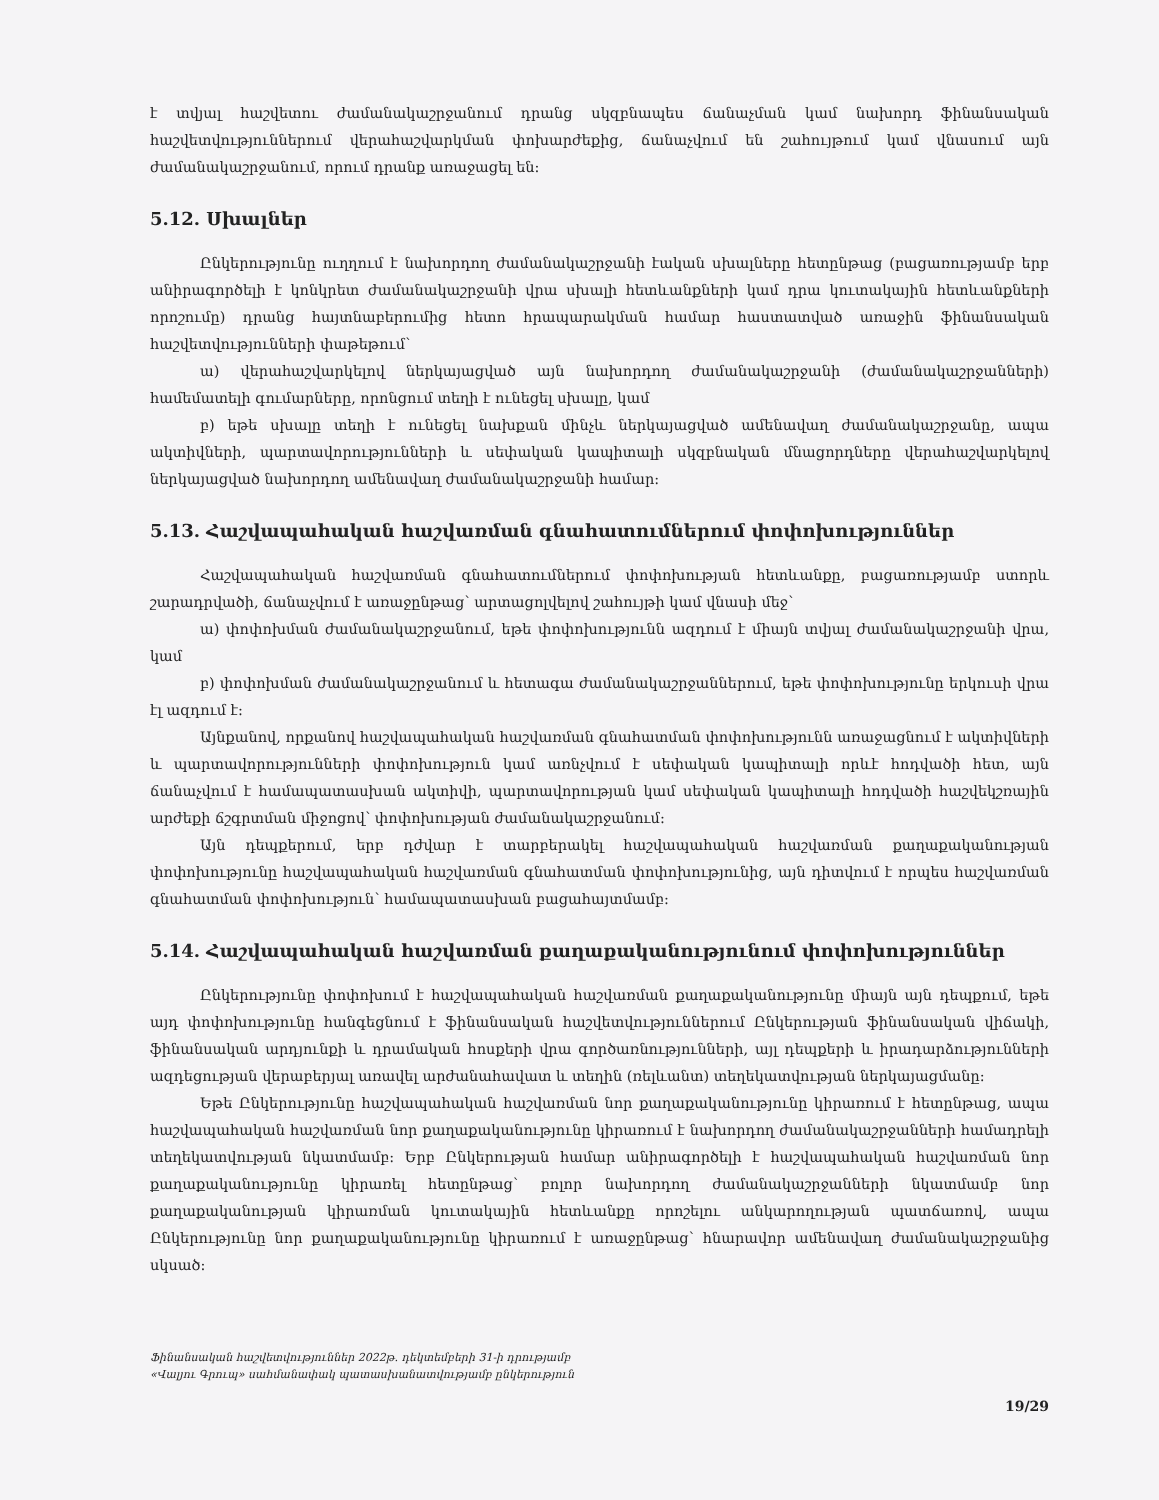է տվյալ հաշվետու ժամանակաշրջանում դրանց սկզբնապես ճանաչման կամ նախորդ ֆինանսական հաշվետվություններում վերահաշվարկման փոխարժեքից, ճանաչվում են շահույթում կամ վնասում այն ժամանակաշրջանում, որում դրանք առաջացել են:
5.12. Սխալներ
Ընկերությունը ուղղում է նախորդող ժամանակաշրջանի էական սխալները հետընթաց (բացառությամբ երբ անիրագործելի է կոնկրետ ժամանակաշրջանի վրա սխալի հետևանքների կամ դրա կուտակային հետևանքների որոշումը) դրանց հայտնաբերումից հետո հրապարակման համար հաստատված առաջին ֆինանսական հաշվետվությունների փաթեթում՝
ա) վերահաշվարկելով ներկայացված այն նախորդող ժամանակաշրջանի (ժամանակաշրջանների) համեմատելի գումարները, որոնցում տեղի է ունեցել սխալը, կամ
բ) եթե սխալը տեղի է ունեցել նախքան մինչև ներկայացված ամենավաղ ժամանակաշրջանը, ապա ակտիվների, պարտավորությունների և սեփական կապիտալի սկզբնական մնացորդները վերահաշվարկելով ներկայացված նախորդող ամենավաղ ժամանակաշրջանի համար:
5.13. Հաշվապահական հաշվառման գնահատումներում փոփոխություններ
Հաշվապահական հաշվառման գնահատումներում փոփոխության հետևանքը, բացառությամբ ստորև շարադրվածի, ճանաչվում է առաջընթաց՝ արտացոլվելով շահույթի կամ վնասի մեջ՝
ա) փոփոխման ժամանակաշրջանում, եթե փոփոխությունն ազդում է միայն տվյալ ժամանակաշրջանի վրա, կամ
բ) փոփոխման ժամանակաշրջանում և հետագա ժամանակաշրջաններում, եթե փոփոխությունը երկուսի վրա էլ ազդում է:
Այնքանով, որքանով հաշվապահական հաշվառման գնահատման փոփոխությունն առաջացնում է ակտիվների և պարտավորությունների փոփոխություն կամ առնչվում է սեփական կապիտալի որևէ հոդվածի հետ, այն ճանաչվում է համապատասխան ակտիվի, պարտավորության կամ սեփական կապիտալի հոդվածի հաշվեկշռային արժեքի ճշգրտման միջոցով՝ փոփոխության ժամանակաշրջանում:
Այն դեպքերում, երբ դժվար է տարբերակել հաշվապահական հաշվառման քաղաքականության փոփոխությունը հաշվապահական հաշվառման գնահատման փոփոխությունից, այն դիտվում է որպես հաշվառման գնահատման փոփոխություն՝ համապատասխան բացահայտմամբ:
5.14. Հաշվապահական հաշվառման քաղաքականությունում փոփոխություններ
Ընկերությունը փոփոխում է հաշվապահական հաշվառման քաղաքականությունը միայն այն դեպքում, եթե այդ փոփոխությունը հանգեցնում է ֆինանսական հաշվետվություններում Ընկերության ֆինանսական վիճակի, ֆինանսական արդյունքի և դրամական հոսքերի վրա գործառնությունների, այլ դեպքերի և իրադարձությունների ազդեցության վերաբերյալ առավել արժանահավատ և տեղին (ռելևանտ) տեղեկատվության ներկայացմանը:
Եթե Ընկերությունը հաշվապահական հաշվառման նոր քաղաքականությունը կիրառում է հետընթաց, ապա հաշվապահական հաշվառման նոր քաղաքականությունը կիրառում է նախորդող ժամանակաշրջանների համադրելի տեղեկատվության նկատմամբ: Երբ Ընկերության համար անիրագործելի է հաշվապահական հաշվառման նոր քաղաքականությունը կիրառել հետընթաց՝ բոլոր նախորդող ժամանակաշրջանների նկատմամբ նոր քաղաքականության կիրառման կուտակային հետևանքը որոշելու անկարողության պատճառով, ապա Ընկերությունը նոր քաղաքականությունը կիրառում է առաջընթաց՝ հնարավոր ամենավաղ ժամանակաշրջանից սկսած:
Ֆինանսական հաշվետվություններ 2022թ. դեկտեմբերի 31-ի դրությամբ
«Վալյու Գրուպ» սահմանափակ պատասխանատվությամբ ընկերություն
19/29